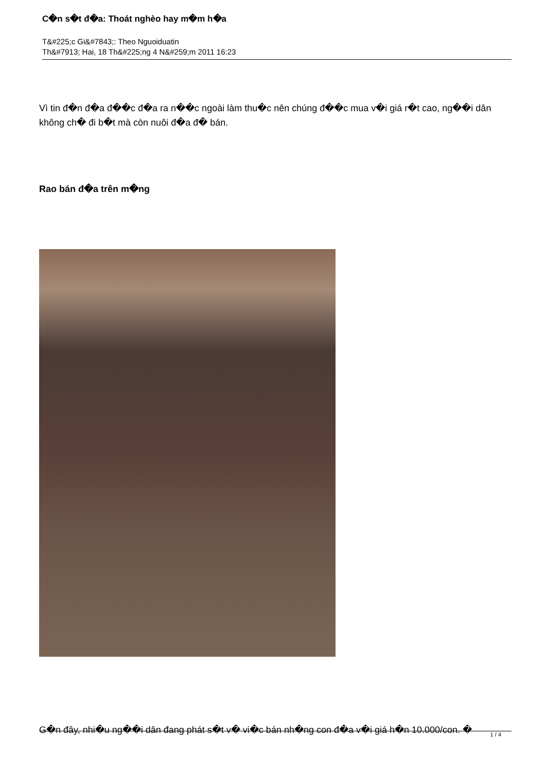C�n s�t đ�a: Thoát nghèo hay m�m h�a
T&#225;c Gi&#7843;: Theo Nguoiduatin
Th&#7913; Hai, 18 Th&#225;ng 4 N&#259;m 2011 16:23
Vì tin đ�n đ�a đ��c đ�a ra n��c ngoài làm thu�c nên chúng đ��c mua v�i giá r�t cao, ng��i dân không ch� đi b�t mà còn nuôi đ�a đ� bán.
Rao bán đ�a trên m�ng
G�n đây, nhi�u ng��i dân đang phát s�t v� vi�c bán nh�ng con đ�a v�i giá h�n 10.000/con. �
1 / 4